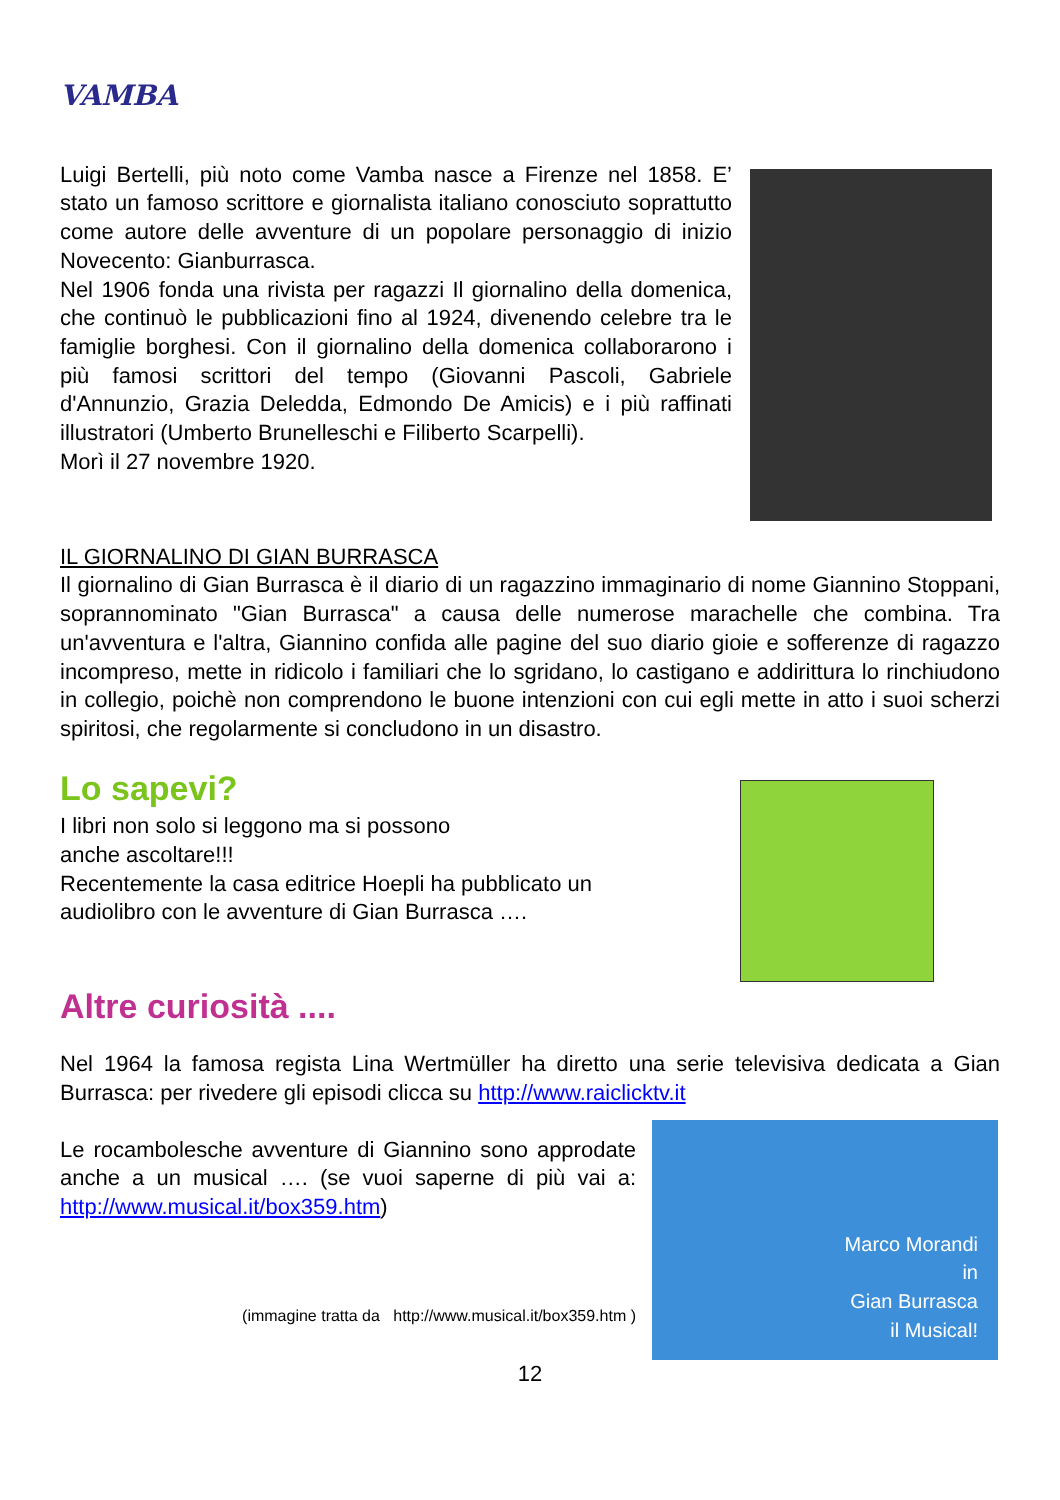VAMBA
Luigi Bertelli, più noto come Vamba nasce a Firenze nel 1858. E’ stato un famoso scrittore e giornalista italiano conosciuto soprattutto come autore delle avventure di un popolare personaggio di inizio Novecento: Gianburrasca.
Nel 1906 fonda una rivista per ragazzi Il giornalino della domenica, che continuò le pubblicazioni fino al 1924, divenendo celebre tra le famiglie borghesi. Con il giornalino della domenica collaborarono i più famosi scrittori del tempo (Giovanni Pascoli, Gabriele d'Annunzio, Grazia Deledda, Edmondo De Amicis) e i più raffinati illustratori (Umberto Brunelleschi e Filiberto Scarpelli).
Morì il 27 novembre 1920.
IL GIORNALINO DI GIAN BURRASCA
Il giornalino di Gian Burrasca è il diario di un ragazzino immaginario di nome Giannino Stoppani, soprannominato "Gian Burrasca" a causa delle numerose marachelle che combina. Tra un'avventura e l'altra, Giannino confida alle pagine del suo diario gioie e sofferenze di ragazzo incompreso, mette in ridicolo i familiari che lo sgridano, lo castigano e addirittura lo rinchiudono in collegio, poichè non comprendono le buone intenzioni con cui egli mette in atto i suoi scherzi spiritosi, che regolarmente si concludono in un disastro.
Lo sapevi?
I libri non solo si leggono ma si possono
anche ascoltare!!!
Recentemente la casa editrice Hoepli ha pubblicato un
audiolibro con le avventure di Gian Burrasca ….
Altre curiosità ....
Nel 1964 la famosa regista Lina Wertmüller ha diretto una serie televisiva dedicata a Gian Burrasca: per rivedere gli episodi clicca su http://www.raiclicktv.it
Le rocambolesche avventure di Giannino sono approdate anche a un musical …. (se vuoi saperne di più vai a: http://www.musical.it/box359.htm)
(immagine tratta da http://www.musical.it/box359.htm )
Marco Morandi
in
Gian Burrasca
il Musical!
12